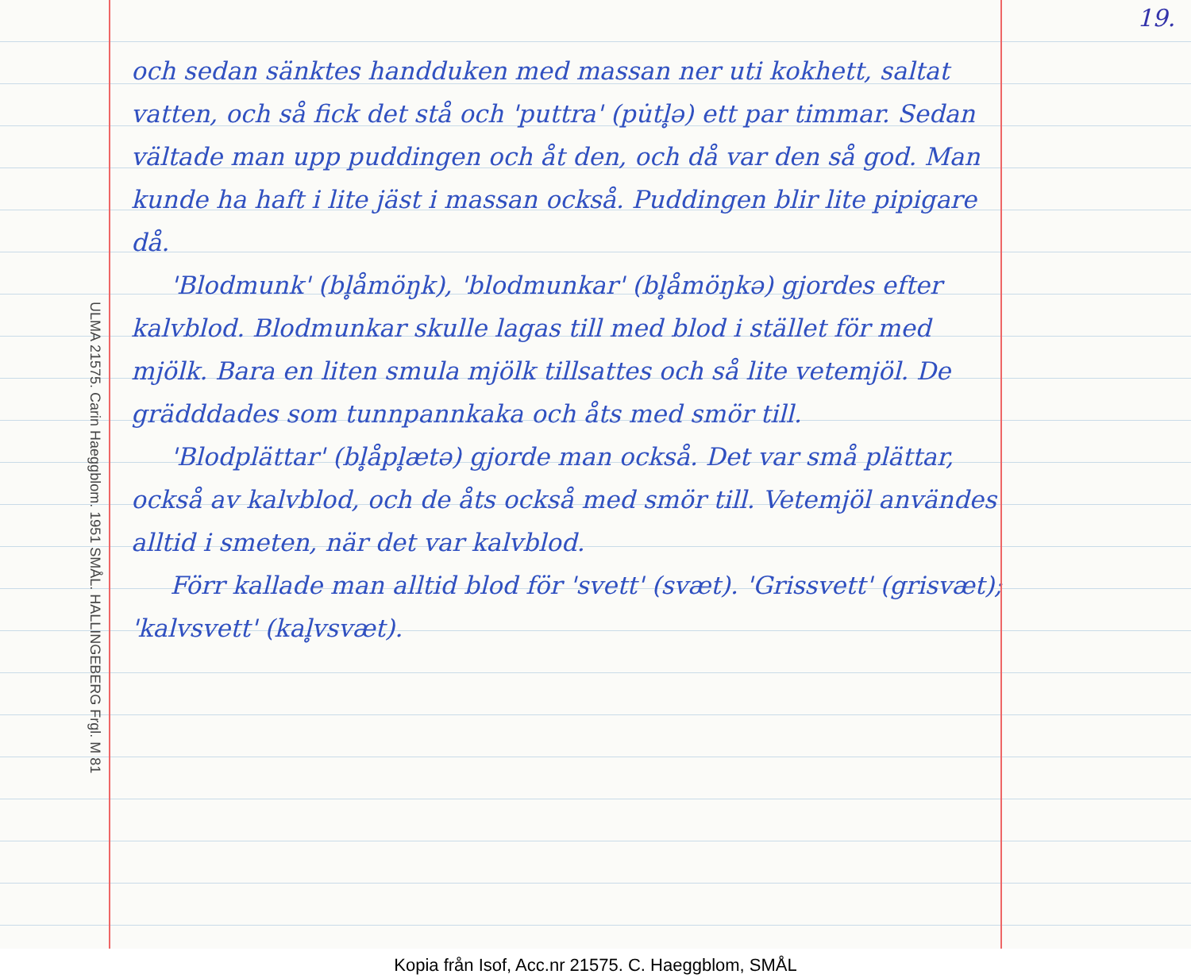19.
ULMA 21575. Carin Haeggblom. 1951 SMÅL. HALLINGEBERG Frgl. M 81
och sedan sänktes handduken med massan ner uti kokhett, saltat vatten, och så fick det stå och 'puttra' (pu̇tl̥ə) ett par timmar. Sedan vältade man upp puddingen och åt den, och då var den så god. Man kunde ha haft i lite jäst i massan också. Puddingen blir lite pipigare då.
'Blodmunk' (bl̥åmöŋk), 'blodmunkar' (bl̥åmöŋkə) gjordes efter kalvblod. Blodmunkar skulle lagas till med blod i stället för med mjölk. Bara en liten smula mjölk tillsattes och så lite vetemjöl. De grädddades som tunnpannkaka och åts med smör till.
'Blodplättar' (bl̥åpl̥ætə) gjorde man också. Det var små plättar, också av kalvblod, och de åts också med smör till. Vetemjöl användes alltid i smeten, när det var kalvblod.
Förr kallade man alltid blod för 'svett' (svæt). 'Grissvett' (grisvæt); 'kalvsvett' (kal̥vsvæt).
Kopia från Isof, Acc.nr 21575. C. Haeggblom, SMÅL